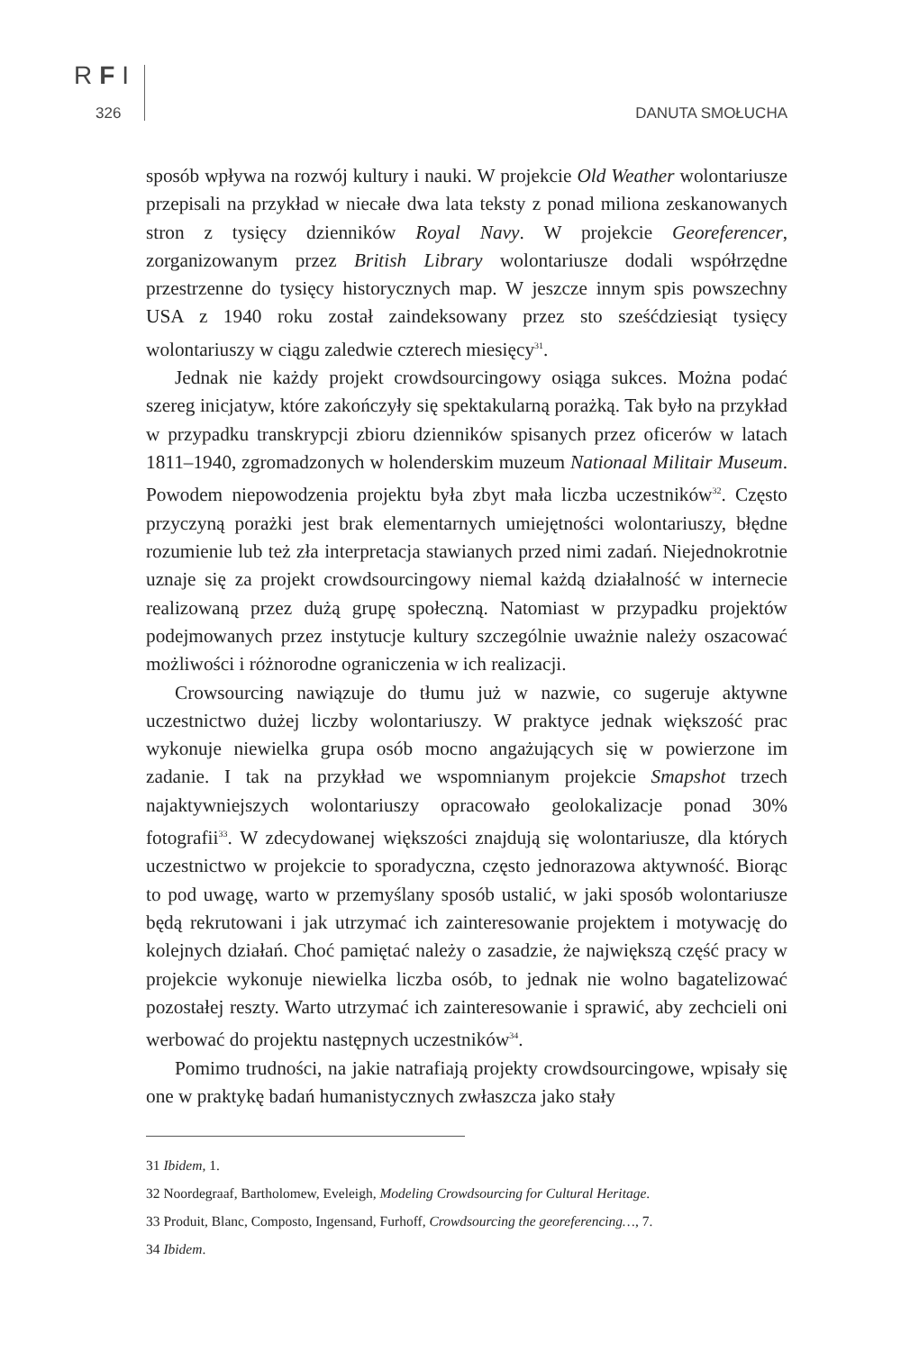RFI
326 DANUTA SMOŁUCHA
sposób wpływa na rozwój kultury i nauki. W projekcie Old Weather wolontariusze przepisali na przykład w niecałe dwa lata teksty z ponad miliona zeskanowanych stron z tysięcy dzienników Royal Navy. W projekcie Georeferencer, zorganizowanym przez British Library wolontariusze dodali współrzędne przestrzenne do tysięcy historycznych map. W jeszcze innym spis powszechny USA z 1940 roku został zaindeksowany przez sto sześćdziesiąt tysięcy wolontariuszy w ciągu zaledwie czterech miesięcy<sup>31</sup>.
Jednak nie każdy projekt crowdsourcingowy osiąga sukces. Można podać szereg inicjatyw, które zakończyły się spektakularną porażką. Tak było na przykład w przypadku transkrypcji zbioru dzienników spisanych przez oficerów w latach 1811–1940, zgromadzonych w holenderskim muzeum Nationaal Militair Museum. Powodem niepowodzenia projektu była zbyt mała liczba uczestników<sup>32</sup>. Często przyczyną porażki jest brak elementarnych umiejętności wolontariuszy, błędne rozumienie lub też zła interpretacja stawianych przed nimi zadań. Niejednokrotnie uznaje się za projekt crowdsourcingowy niemal każdą działalność w internecie realizowaną przez dużą grupę społeczną. Natomiast w przypadku projektów podejmowanych przez instytucje kultury szczególnie uważnie należy oszacować możliwości i różnorodne ograniczenia w ich realizacji.
Crowsourcing nawiązuje do tłumu już w nazwie, co sugeruje aktywne uczestnictwo dużej liczby wolontariuszy. W praktyce jednak większość prac wykonuje niewielka grupa osób mocno angażujących się w powierzone im zadanie. I tak na przykład we wspomnianym projekcie Smapshot trzech najaktywniejszych wolontariuszy opracowało geolokalizacje ponad 30% fotografii<sup>33</sup>. W zdecydowanej większości znajdują się wolontariusze, dla których uczestnictwo w projekcie to sporadyczna, często jednorazowa aktywność. Biorąc to pod uwagę, warto w przemyślany sposób ustalić, w jaki sposób wolontariusze będą rekrutowani i jak utrzymać ich zainteresowanie projektem i motywację do kolejnych działań. Choć pamiętać należy o zasadzie, że największą część pracy w projekcie wykonuje niewielka liczba osób, to jednak nie wolno bagatelizować pozostałej reszty. Warto utrzymać ich zainteresowanie i sprawić, aby zechcieli oni werbować do projektu następnych uczestników<sup>34</sup>.
Pomimo trudności, na jakie natrafiają projekty crowdsourcingowe, wpisały się one w praktykę badań humanistycznych zwłaszcza jako stały
31 Ibidem, 1.
32 Noordegraaf, Bartholomew, Eveleigh, Modeling Crowdsourcing for Cultural Heritage.
33 Produit, Blanc, Composto, Ingensand, Furhoff, Crowdsourcing the georeferencing…, 7.
34 Ibidem.